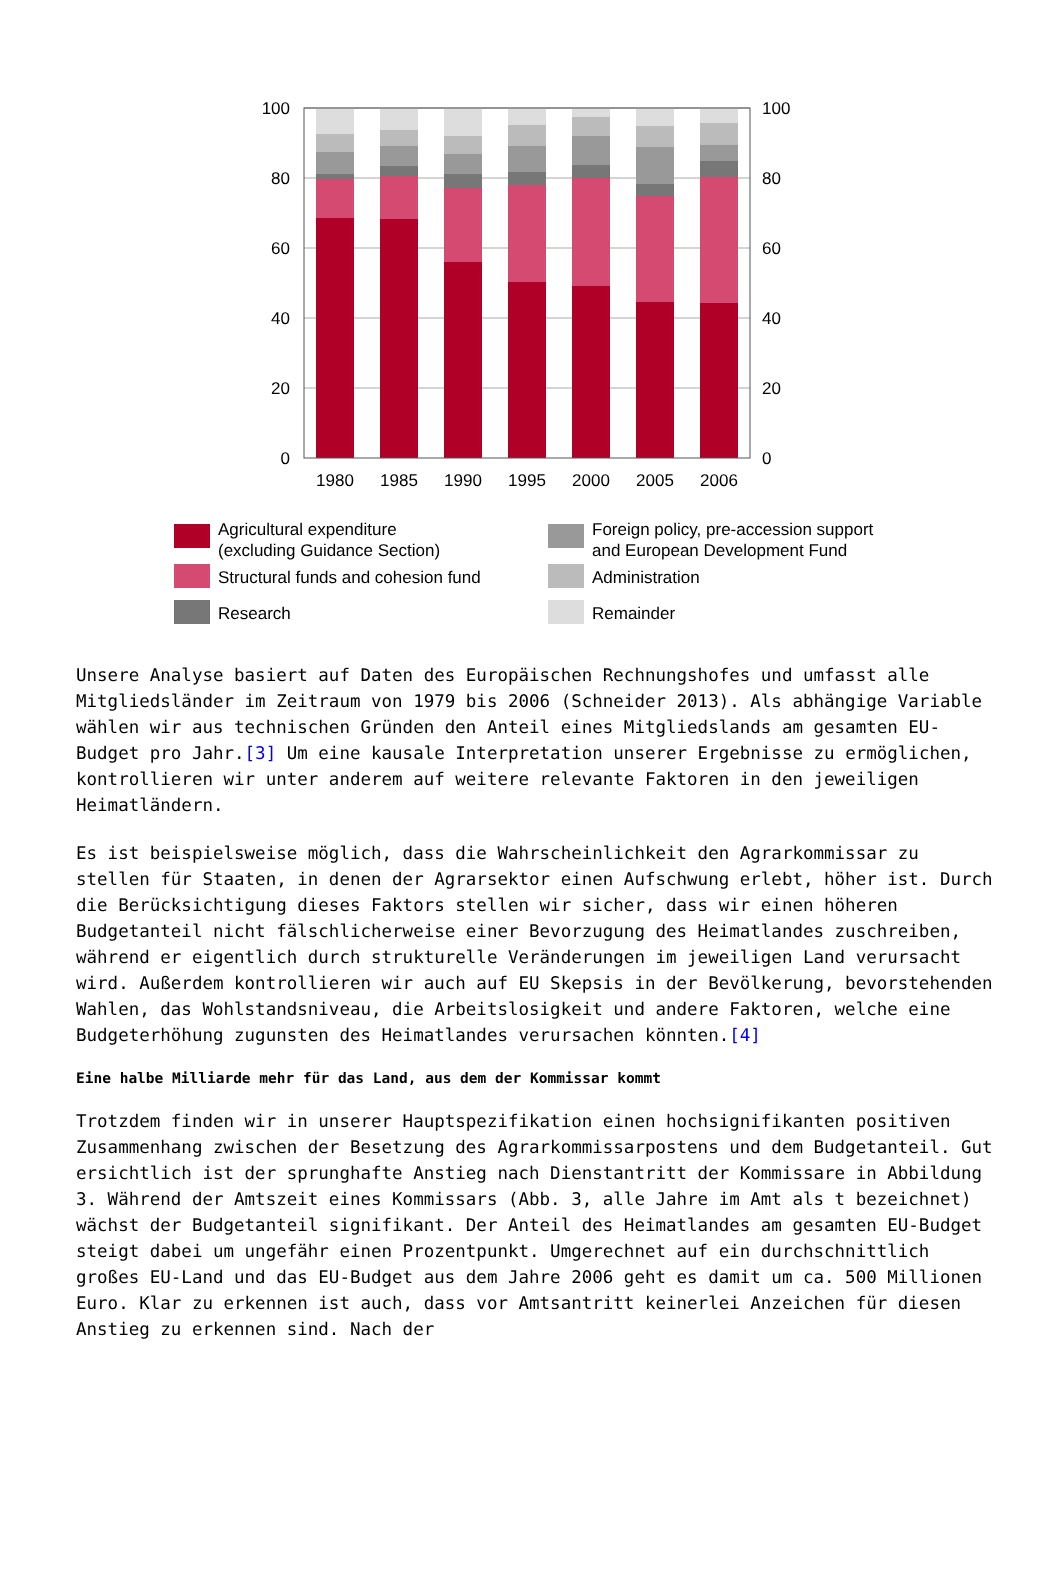100
80
60
40
20
0
100
80
60
40
20
0
1980
1985
1990
1995
2000
2005
2006
Agricultural expenditure
(excluding Guidance Section)
Structural funds and cohesion fund
Research
Foreign policy, pre-accession support
and European Development Fund
Administration
Remainder
Unsere Analyse basiert auf Daten des Europäischen Rechnungshofes und umfasst alle Mitgliedsländer im Zeitraum von 1979 bis 2006 (Schneider 2013). Als abhängige Variable wählen wir aus technischen Gründen den Anteil eines Mitgliedslands am gesamten EU- Budget pro Jahr.[3] Um eine kausale Interpretation unserer Ergebnisse zu ermöglichen, kontrollieren wir unter anderem auf weitere relevante Faktoren in den jeweiligen Heimatländern.
Es ist beispielsweise möglich, dass die Wahrscheinlichkeit den Agrarkommissar zu stellen für Staaten, in denen der Agrarsektor einen Aufschwung erlebt, höher ist. Durch die Berücksichtigung dieses Faktors stellen wir sicher, dass wir einen höheren Budgetanteil nicht fälschlicherweise einer Bevorzugung des Heimatlandes zuschreiben, während er eigentlich durch strukturelle Veränderungen im jeweiligen Land verursacht wird. Außerdem kontrollieren wir auch auf EU Skepsis in der Bevölkerung, bevorstehenden Wahlen, das Wohlstandsniveau, die Arbeitslosigkeit und andere Faktoren, welche eine Budgeterhöhung zugunsten des Heimatlandes verursachen könnten.[4]
Eine halbe Milliarde mehr für das Land, aus dem der Kommissar kommt
Trotzdem finden wir in unserer Hauptspezifikation einen hochsignifikanten positiven Zusammenhang zwischen der Besetzung des Agrarkommissarpostens und dem Budgetanteil. Gut ersichtlich ist der sprunghafte Anstieg nach Dienstantritt der Kommissare in Abbildung 3. Während der Amtszeit eines Kommissars (Abb. 3, alle Jahre im Amt als t bezeichnet) wächst der Budgetanteil signifikant. Der Anteil des Heimatlandes am gesamten EU-Budget steigt dabei um ungefähr einen Prozentpunkt. Umgerechnet auf ein durchschnittlich großes EU-Land und das EU-Budget aus dem Jahre 2006 geht es damit um ca. 500 Millionen Euro. Klar zu erkennen ist auch, dass vor Amtsantritt keinerlei Anzeichen für diesen Anstieg zu erkennen sind. Nach der